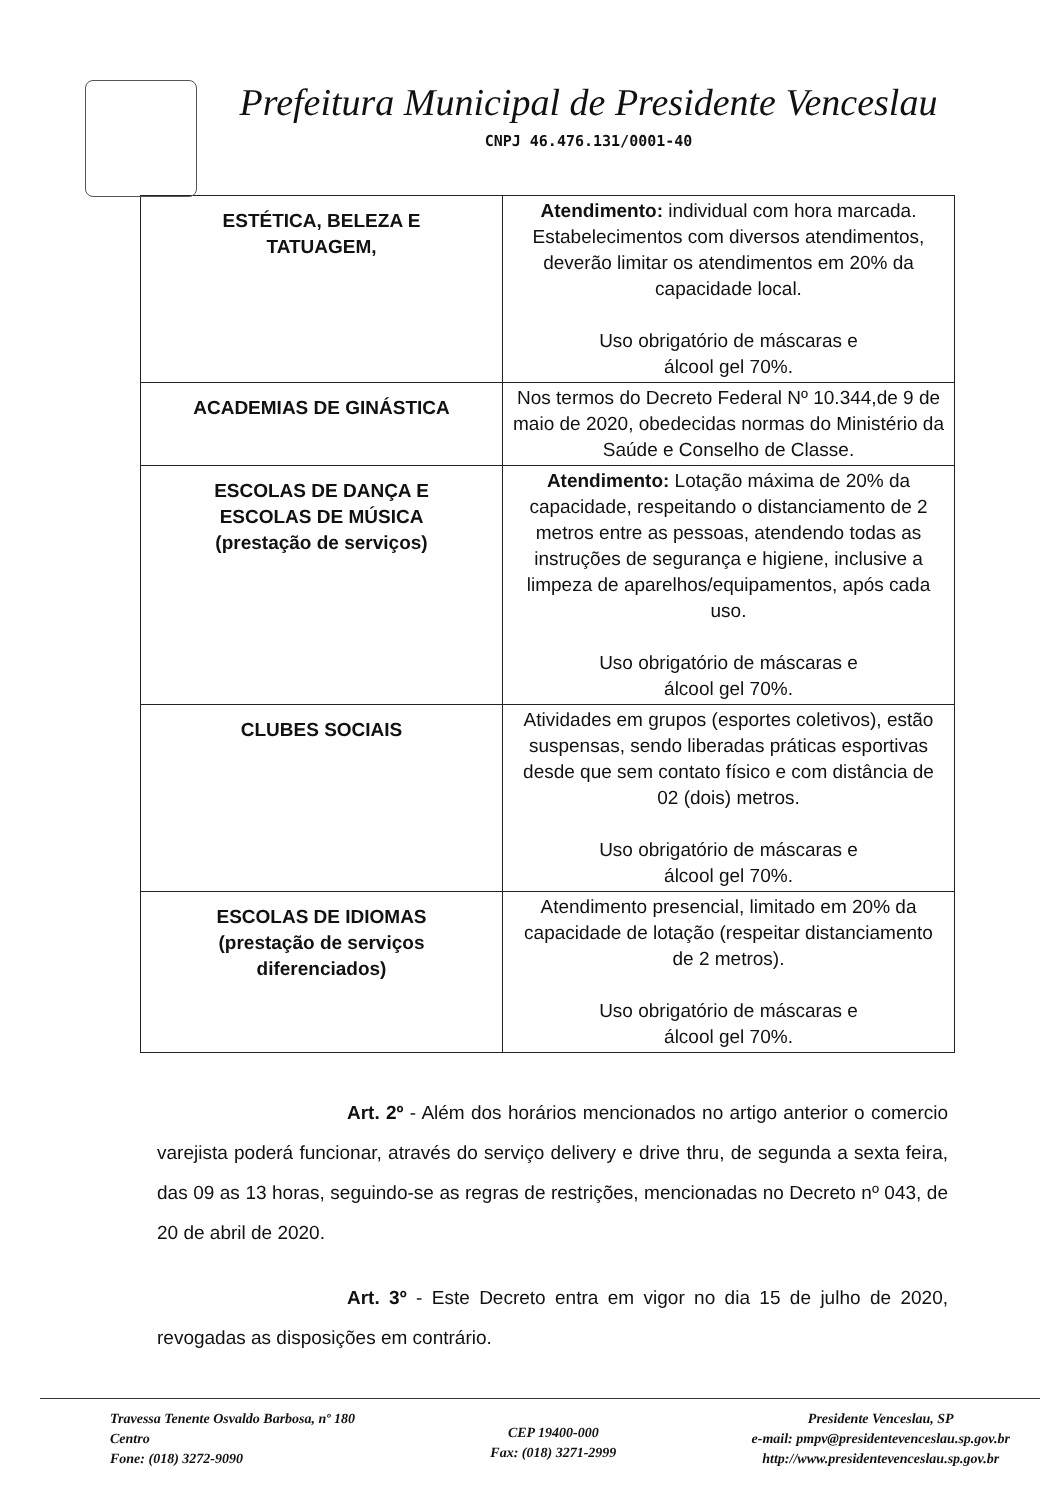Prefeitura Municipal de Presidente Venceslau
CNPJ 46.476.131/0001-40
| ESTÉTICA, BELEZA E TATUAGEM, | Atendimento: individual com hora marcada. Estabelecimentos com diversos atendimentos, deverão limitar os atendimentos em 20% da capacidade local. Uso obrigatório de máscaras e álcool gel 70%. |
| ACADEMIAS DE GINÁSTICA | Nos termos do Decreto Federal Nº 10.344,de 9 de maio de 2020, obedecidas normas do Ministério da Saúde e Conselho de Classe. |
| ESCOLAS DE DANÇA E ESCOLAS DE MÚSICA (prestação de serviços) | Atendimento: Lotação máxima de 20% da capacidade, respeitando o distanciamento de 2 metros entre as pessoas, atendendo todas as instruções de segurança e higiene, inclusive a limpeza de aparelhos/equipamentos, após cada uso. Uso obrigatório de máscaras e álcool gel 70%. |
| CLUBES SOCIAIS | Atividades em grupos (esportes coletivos), estão suspensas, sendo liberadas práticas esportivas desde que sem contato físico e com distância de 02 (dois) metros. Uso obrigatório de máscaras e álcool gel 70%. |
| ESCOLAS DE IDIOMAS (prestação de serviços diferenciados) | Atendimento presencial, limitado em 20% da capacidade de lotação (respeitar distanciamento de 2 metros). Uso obrigatório de máscaras e álcool gel 70%. |
Art. 2º - Além dos horários mencionados no artigo anterior o comercio varejista poderá funcionar, através do serviço delivery e drive thru, de segunda a sexta feira, das 09 as 13 horas, seguindo-se as regras de restrições, mencionadas no Decreto nº 043, de 20 de abril de 2020.
Art. 3º - Este Decreto entra em vigor no dia 15 de julho de 2020, revogadas as disposições em contrário.
Travessa Tenente Osvaldo Barbosa, nº 180
Centro
Fone: (018) 3272-9090
CEP 19400-000
Fax: (018) 3271-2999
Presidente Venceslau, SP
e-mail: pmpv@presidentevenceslau.sp.gov.br
http://www.presidentevenceslau.sp.gov.br